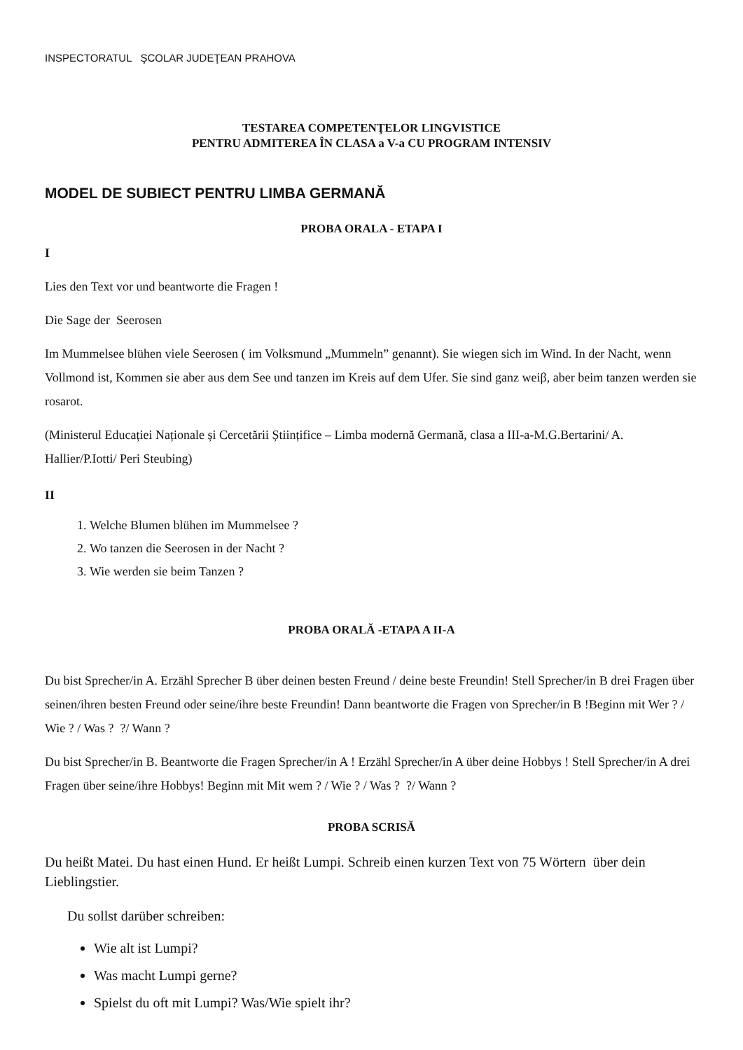INSPECTORATUL ŞCOLAR JUDEŢEAN PRAHOVA
TESTAREA COMPETENŢELOR LINGVISTICE
PENTRU ADMITEREA ÎN CLASA a V-a CU PROGRAM INTENSIV
MODEL DE SUBIECT PENTRU LIMBA GERMANĂ
PROBA ORALA - ETAPA I
I
Lies den Text vor und beantworte die Fragen !
Die Sage der Seerosen
Im Mummelsee blühen viele Seerosen ( im Volksmund „Mummeln” genannt). Sie wiegen sich im Wind. In der Nacht, wenn Vollmond ist, Kommen sie aber aus dem See und tanzen im Kreis auf dem Ufer. Sie sind ganz weiβ, aber beim tanzen werden sie rosarot.
(Ministerul Educației Naționale și Cercetării Științifice – Limba modernă Germană, clasa a III-a-M.G.Bertarini/ A. Hallier/P.Iotti/ Peri Steubing)
II
1. Welche Blumen blühen im Mummelsee ?
2. Wo tanzen die Seerosen in der Nacht ?
3. Wie werden sie beim Tanzen ?
PROBA ORALĂ -ETAPA A II-A
Du bist Sprecher/in A. Erzähl Sprecher B über deinen besten Freund / deine beste Freundin! Stell Sprecher/in B drei Fragen über seinen/ihren besten Freund oder seine/ihre beste Freundin! Dann beantworte die Fragen von Sprecher/in B !Beginn mit Wer ? / Wie ? / Was ? ?/ Wann ?
Du bist Sprecher/in B. Beantworte die Fragen Sprecher/in A ! Erzähl Sprecher/in A über deine Hobbys ! Stell Sprecher/in A drei Fragen über seine/ihre Hobbys! Beginn mit Mit wem ? / Wie ? / Was ? ?/ Wann ?
PROBA SCRISĂ
Du heißt Matei. Du hast einen Hund. Er heißt Lumpi. Schreib einen kurzen Text von 75 Wörtern über dein Lieblingstier.
Du sollst darüber schreiben:
Wie alt ist Lumpi?
Was macht Lumpi gerne?
Spielst du oft mit Lumpi? Was/Wie spielt ihr?